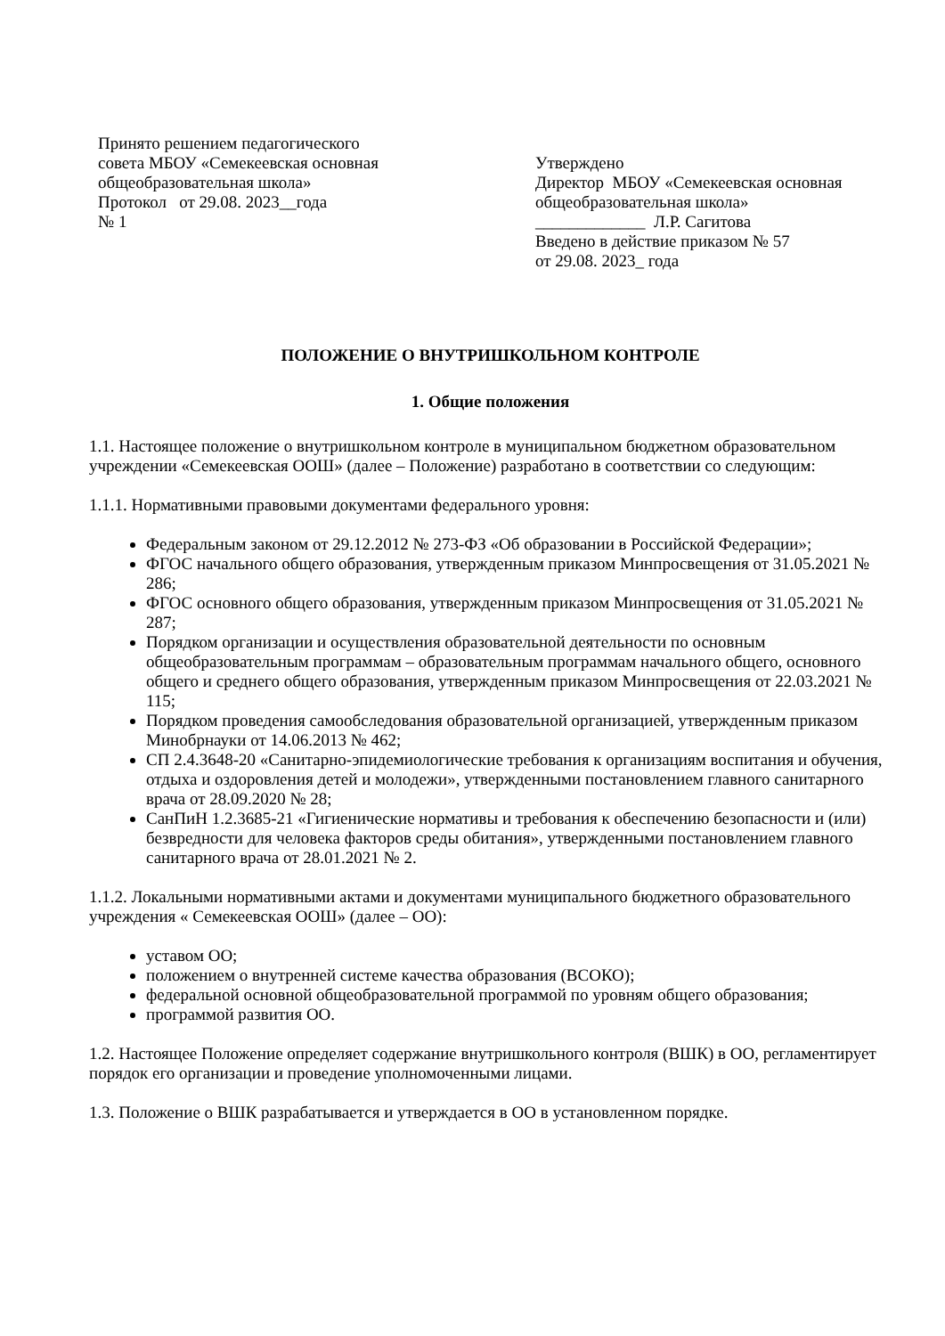Принято решением педагогического
совета МБОУ «Семекеевская основная
общеобразовательная школа»
Протокол от 29.08. 2023__года
№ 1
Утверждено
Директор МБОУ «Семекеевская основная общеобразовательная школа»
_____________ Л.Р. Сагитова
Введено в действие приказом № 57
от 29.08. 2023_ года
ПОЛОЖЕНИЕ О ВНУТРИШКОЛЬНОМ КОНТРОЛЕ
1. Общие положения
1.1. Настоящее положение о внутришкольном контроле в муниципальном бюджетном образовательном учреждении «Семекеевская ООШ» (далее – Положение) разработано в соответствии со следующим:
1.1.1. Нормативными правовыми документами федерального уровня:
Федеральным законом от 29.12.2012 № 273-ФЗ «Об образовании в Российской Федерации»;
ФГОС начального общего образования, утвержденным приказом Минпросвещения от 31.05.2021 № 286;
ФГОС основного общего образования, утвержденным приказом Минпросвещения от 31.05.2021 № 287;
Порядком организации и осуществления образовательной деятельности по основным общеобразовательным программам – образовательным программам начального общего, основного общего и среднего общего образования, утвержденным приказом Минпросвещения от 22.03.2021 № 115;
Порядком проведения самообследования образовательной организацией, утвержденным приказом Минобрнауки от 14.06.2013 № 462;
СП 2.4.3648-20 «Санитарно-эпидемиологические требования к организациям воспитания и обучения, отдыха и оздоровления детей и молодежи», утвержденными постановлением главного санитарного врача от 28.09.2020 № 28;
СанПиН 1.2.3685-21 «Гигиенические нормативы и требования к обеспечению безопасности и (или) безвредности для человека факторов среды обитания», утвержденными постановлением главного санитарного врача от 28.01.2021 № 2.
1.1.2. Локальными нормативными актами и документами муниципального бюджетного образовательного учреждения « Семекеевская ООШ» (далее – ОО):
уставом ОО;
положением о внутренней системе качества образования (ВСОКО);
федеральной основной общеобразовательной программой по уровням общего образования;
программой развития ОО.
1.2. Настоящее Положение определяет содержание внутришкольного контроля (ВШК) в ОО, регламентирует порядок его организации и проведение уполномоченными лицами.
1.3. Положение о ВШК разрабатывается и утверждается в ОО в установленном порядке.